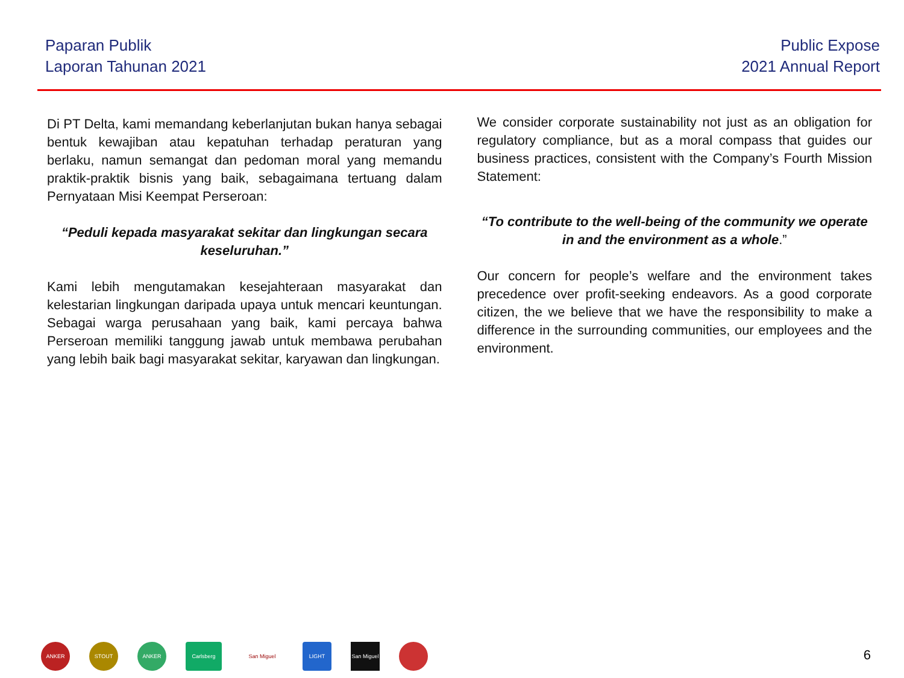Paparan Publik
Laporan Tahunan 2021
Public Expose
2021 Annual Report
Di PT Delta, kami memandang keberlanjutan bukan hanya sebagai bentuk kewajiban atau kepatuhan terhadap peraturan yang berlaku, namun semangat dan pedoman moral yang memandu praktik-praktik bisnis yang baik, sebagaimana tertuang dalam Pernyataan Misi Keempat Perseroan:
“Peduli kepada masyarakat sekitar dan lingkungan secara keseluruhan.”
Kami lebih mengutamakan kesejahteraan masyarakat dan kelestarian lingkungan daripada upaya untuk mencari keuntungan. Sebagai warga perusahaan yang baik, kami percaya bahwa Perseroan memiliki tanggung jawab untuk membawa perubahan yang lebih baik bagi masyarakat sekitar, karyawan dan lingkungan.
We consider corporate sustainability not just as an obligation for regulatory compliance, but as a moral compass that guides our business practices, consistent with the Company’s Fourth Mission Statement:
“To contribute to the well-being of the community we operate in and the environment as a whole.”
Our concern for people’s welfare and the environment takes precedence over profit-seeking endeavors. As a good corporate citizen, the we believe that we have the responsibility to make a difference in the surrounding communities, our employees and the environment.
ANKER STOUT ANKER Carlsberg San Miguel LIGHT
San Miguel
6